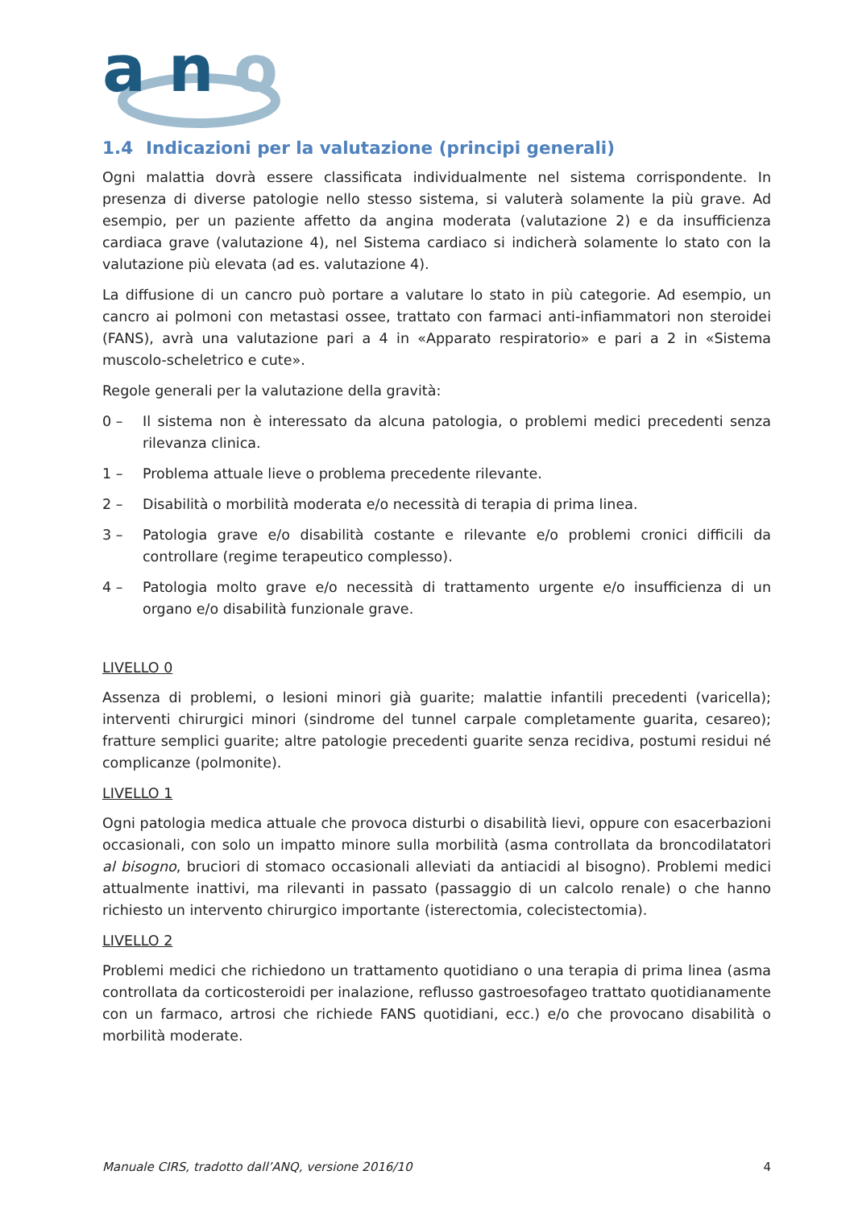a n
o
1.4 Indicazioni per la valutazione (principi generali)
Ogni malattia dovrà essere classificata individualmente nel sistema corrispondente. In presenza di diverse patologie nello stesso sistema, si valuterà solamente la più grave. Ad esempio, per un paziente affetto da angina moderata (valutazione 2) e da insufficienza cardiaca grave (valutazione 4), nel Sistema cardiaco si indicherà solamente lo stato con la valutazione più elevata (ad es. valutazione 4).
La diffusione di un cancro può portare a valutare lo stato in più categorie. Ad esempio, un cancro ai polmoni con metastasi ossee, trattato con farmaci anti-infiammatori non steroidei (FANS), avrà una valutazione pari a 4 in «Apparato respiratorio» e pari a 2 in «Sistema muscolo-scheletrico e cute».
Regole generali per la valutazione della gravità:
0 – Il sistema non è interessato da alcuna patologia, o problemi medici precedenti senza rilevanza clinica.
1 – Problema attuale lieve o problema precedente rilevante.
2 – Disabilità o morbilità moderata e/o necessità di terapia di prima linea.
3 – Patologia grave e/o disabilità costante e rilevante e/o problemi cronici difficili da controllare (regime terapeutico complesso).
4 – Patologia molto grave e/o necessità di trattamento urgente e/o insufficienza di un organo e/o disabilità funzionale grave.
LIVELLO 0
Assenza di problemi, o lesioni minori già guarite; malattie infantili precedenti (varicella); interventi chirurgici minori (sindrome del tunnel carpale completamente guarita, cesareo); fratture semplici guarite; altre patologie precedenti guarite senza recidiva, postumi residui né complicanze (polmonite).
LIVELLO 1
Ogni patologia medica attuale che provoca disturbi o disabilità lievi, oppure con esacerbazioni occasionali, con solo un impatto minore sulla morbilità (asma controllata da broncodilatatori al bisogno, bruciori di stomaco occasionali alleviati da antiacidi al bisogno). Problemi medici attualmente inattivi, ma rilevanti in passato (passaggio di un calcolo renale) o che hanno richiesto un intervento chirurgico importante (isterectomia, colecistectomia).
LIVELLO 2
Problemi medici che richiedono un trattamento quotidiano o una terapia di prima linea (asma controllata da corticosteroidi per inalazione, reflusso gastroesofageo trattato quotidianamente con un farmaco, artrosi che richiede FANS quotidiani, ecc.) e/o che provocano disabilità o morbilità moderate.
Manuale CIRS, tradotto dall’ANQ, versione 2016/10 4